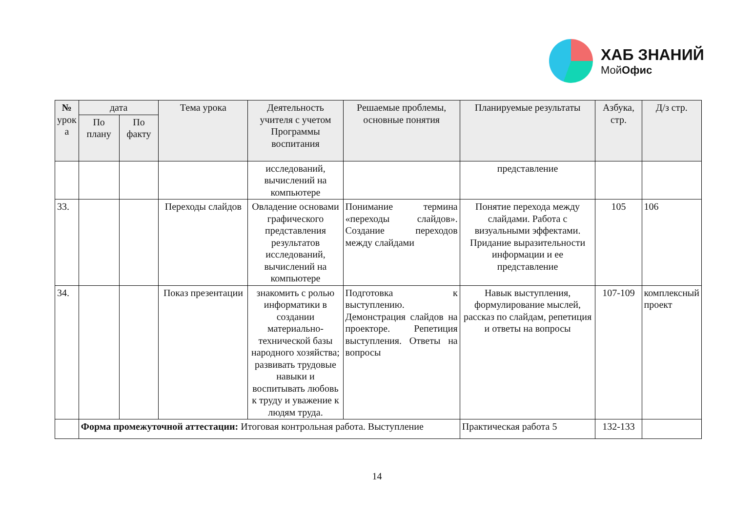ХАБ ЗНАНИЙ
МойОфис
| № урок а | дата | | Тема урока | Деятельность учителя с учетом Программы воспитания | Решаемые проблемы, основные понятия | Планируемые результаты | Азбука, стр. | Д/з стр. |
| --- | --- | --- | --- | --- | --- | --- | --- | --- |
| | По плану | По факту | | | | | | |
| | | | | исследований, вычислений на компьютере | | представление | | |
| 33. | | | Переходы слайдов | Овладение основами графического представления результатов исследований, вычислений на компьютере | Понимание термина «переходы слайдов». Создание переходов между слайдами | Понятие перехода между слайдами. Работа с визуальными эффектами. Придание выразительности информации и ее представление | 105 | 106 |
| 34. | | | Показ презентации | знакомить с ролью информатики в создании материально-технической базы народного хозяйства; развивать трудовые навыки и воспитывать любовь к труду и уважение к людям труда. | Подготовка к выступлению. Демонстрация слайдов на проекторе. Репетиция выступления. Ответы на вопросы | Навык выступления, формулирование мыслей, рассказ по слайдам, репетиция и ответы на вопросы | 107-109 | комплексный проект |
| | Форма промежуточной аттестации: Итоговая контрольная работа. Выступление | | | | | Практическая работа 5 | 132-133 | |
14